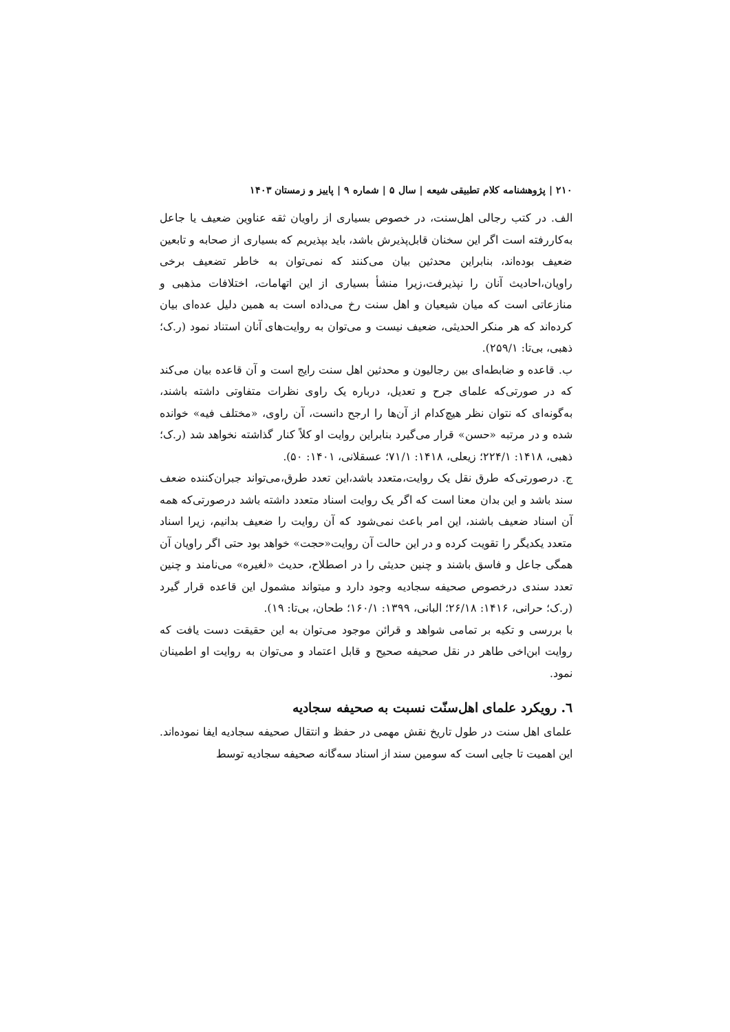۲۱۰ | پژوهشنامه کلام تطبیقی شیعه | سال ۵ | شماره ۹ | پاییز و زمستان ۱۴۰۳
الف. در کتب رجالی اهل‌سنت، در خصوص بسیاری از راویان ثقه عناوین ضعیف یا جاعل به‌کاررفته است اگر این سخنان قابل‌پذیرش باشد، باید بپذیریم که بسیاری از صحابه و تابعین ضعیف بوده‌اند، بنابراین محدثین بیان می‌کنند که نمی‌توان به خاطر تضعیف برخی راویان،احادیث آنان را نپذیرفت،زیرا منشأ بسیاری از این اتهامات، اختلافات مذهبی و منازعاتی است که میان شیعیان و اهل سنت رخ می‌داده است به همین دلیل عده‌ای بیان کرده‌اند که هر منکر الحدیثی، ضعیف نیست و می‌توان به روایت‌های آنان استناد نمود (ر.ک؛ ذهبی، بی‌تا: ۲۵۹/۱).
ب. قاعده و ضابطه‌ای بین رجالیون و محدثین اهل سنت رایج است و آن قاعده بیان می‌کند که در صورتی‌که علمای جرح و تعدیل، درباره یک راوی نظرات متفاوتی داشته باشند، به‌گونه‌ای که نتوان نظر هیچ‌کدام از آن‌ها را ارجح دانست، آن راوی، «مختلف فیه» خوانده شده و در مرتبه «حسن» قرار می‌گیرد بنابراین روایت او کلاً کنار گذاشته نخواهد شد (ر.ک؛ ذهبی، ۱۴۱۸: ۲۲۴/۱؛ زیعلی، ۱۴۱۸: ۷۱/۱؛ عسقلانی، ۱۴۰۱: ۵۰).
ج. درصورتی‌که طرق نقل یک روایت،متعدد باشد،این تعدد طرق،می‌تواند جبران‌کننده ضعف سند باشد و این بدان معنا است که اگر یک روایت اسناد متعدد داشته باشد درصورتی‌که همه آن اسناد ضعیف باشند، این امر باعث نمی‌شود که آن روایت را ضعیف بدانیم، زیرا اسناد متعدد یکدیگر را تقویت کرده و در این حالت آن روایت«حجت» خواهد بود حتی اگر راویان آن همگی جاعل و فاسق باشند و چنین حدیثی را در اصطلاح، حدیث «لغیره» می‌نامند و چنین تعدد سندی درخصوص صحیفه سجادیه وجود دارد و میتواند مشمول این قاعده قرار گیرد (ر.ک؛ حرانی، ۱۴۱۶: ۲۶/۱۸؛ البانی، ۱۳۹۹: ۱۶۰/۱؛ طحان، بی‌تا: ۱۹).
با بررسی و تکیه بر تمامی شواهد و قرائن موجود می‌توان به این حقیقت دست یافت که روایت ابن‌اخی طاهر در نقل صحیفه صحیح و قابل اعتماد و می‌توان به روایت او اطمینان نمود.
٦. رویکرد علمای اهل‌سنّت نسبت به صحیفه سجادیه
علمای اهل سنت در طول تاریخ نقش مهمی در حفظ و انتقال صحیفه سجادیه ایفا نموده‌اند. این اهمیت تا جایی است که سومین سند از اسناد سه‌گانه صحیفه سجادیه توسط